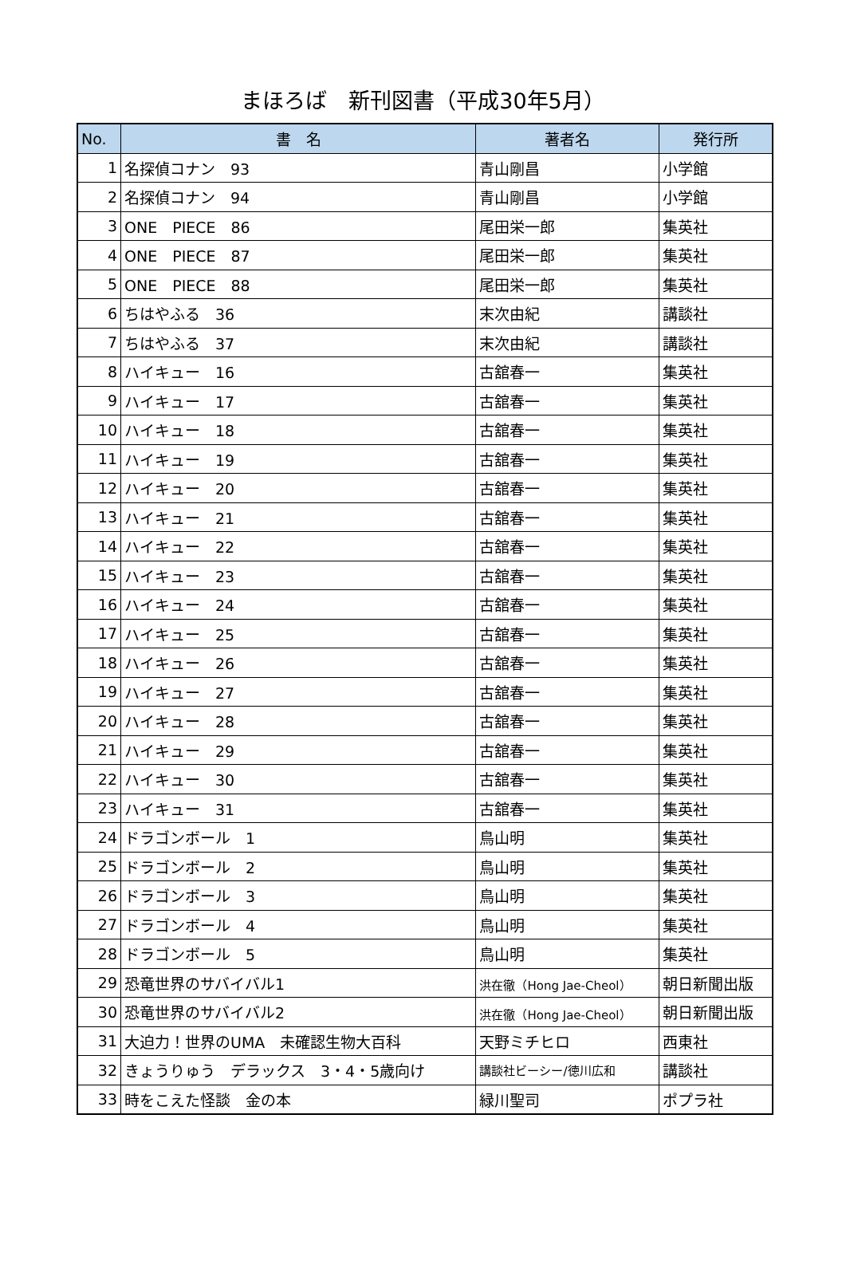まほろば　新刊図書（平成30年5月）
| No. | 書 名 | 著者名 | 発行所 |
| --- | --- | --- | --- |
| 1 | 名探偵コナン 93 | 青山剛昌 | 小学館 |
| 2 | 名探偵コナン 94 | 青山剛昌 | 小学館 |
| 3 | ONE PIECE 86 | 尾田栄一郎 | 集英社 |
| 4 | ONE PIECE 87 | 尾田栄一郎 | 集英社 |
| 5 | ONE PIECE 88 | 尾田栄一郎 | 集英社 |
| 6 | ちはやふる 36 | 末次由紀 | 講談社 |
| 7 | ちはやふる 37 | 末次由紀 | 講談社 |
| 8 | ハイキュー 16 | 古舘春一 | 集英社 |
| 9 | ハイキュー 17 | 古舘春一 | 集英社 |
| 10 | ハイキュー 18 | 古舘春一 | 集英社 |
| 11 | ハイキュー 19 | 古舘春一 | 集英社 |
| 12 | ハイキュー 20 | 古舘春一 | 集英社 |
| 13 | ハイキュー 21 | 古舘春一 | 集英社 |
| 14 | ハイキュー 22 | 古舘春一 | 集英社 |
| 15 | ハイキュー 23 | 古舘春一 | 集英社 |
| 16 | ハイキュー 24 | 古舘春一 | 集英社 |
| 17 | ハイキュー 25 | 古舘春一 | 集英社 |
| 18 | ハイキュー 26 | 古舘春一 | 集英社 |
| 19 | ハイキュー 27 | 古舘春一 | 集英社 |
| 20 | ハイキュー 28 | 古舘春一 | 集英社 |
| 21 | ハイキュー 29 | 古舘春一 | 集英社 |
| 22 | ハイキュー 30 | 古舘春一 | 集英社 |
| 23 | ハイキュー 31 | 古舘春一 | 集英社 |
| 24 | ドラゴンボール 1 | 鳥山明 | 集英社 |
| 25 | ドラゴンボール 2 | 鳥山明 | 集英社 |
| 26 | ドラゴンボール 3 | 鳥山明 | 集英社 |
| 27 | ドラゴンボール 4 | 鳥山明 | 集英社 |
| 28 | ドラゴンボール 5 | 鳥山明 | 集英社 |
| 29 | 恐竜世界のサバイバル1 | 洪在徹（Hong Jae-Cheol） | 朝日新聞出版 |
| 30 | 恐竜世界のサバイバル2 | 洪在徹（Hong Jae-Cheol） | 朝日新聞出版 |
| 31 | 大迫力！世界のUMA 未確認生物大百科 | 天野ミチヒロ | 西東社 |
| 32 | きょうりゅう デラックス 3・4・5歳向け | 講談社ビーシー/徳川広和 | 講談社 |
| 33 | 時をこえた怪談 金の本 | 緑川聖司 | ポプラ社 |